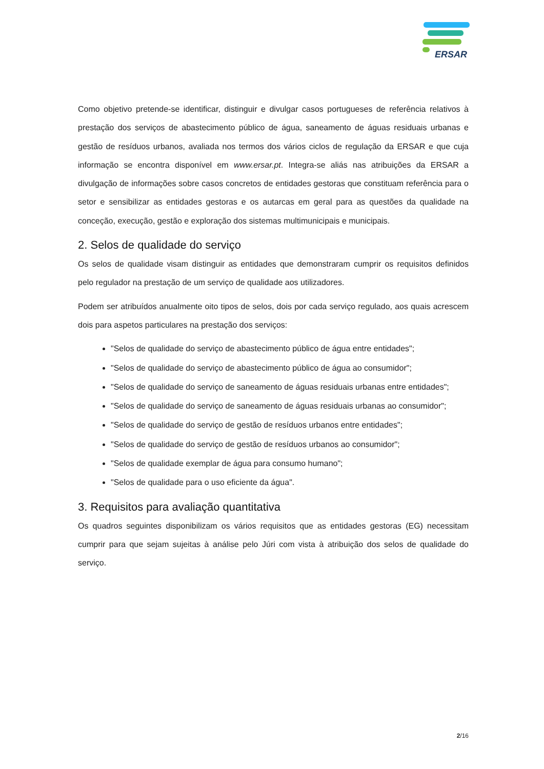ERSAR
Como objetivo pretende-se identificar, distinguir e divulgar casos portugueses de referência relativos à prestação dos serviços de abastecimento público de água, saneamento de águas residuais urbanas e gestão de resíduos urbanos, avaliada nos termos dos vários ciclos de regulação da ERSAR e que cuja informação se encontra disponível em www.ersar.pt. Integra-se aliás nas atribuições da ERSAR a divulgação de informações sobre casos concretos de entidades gestoras que constituam referência para o setor e sensibilizar as entidades gestoras e os autarcas em geral para as questões da qualidade na conceção, execução, gestão e exploração dos sistemas multimunicipais e municipais.
2. Selos de qualidade do serviço
Os selos de qualidade visam distinguir as entidades que demonstraram cumprir os requisitos definidos pelo regulador na prestação de um serviço de qualidade aos utilizadores.
Podem ser atribuídos anualmente oito tipos de selos, dois por cada serviço regulado, aos quais acrescem dois para aspetos particulares na prestação dos serviços:
"Selos de qualidade do serviço de abastecimento público de água entre entidades";
"Selos de qualidade do serviço de abastecimento público de água ao consumidor";
"Selos de qualidade do serviço de saneamento de águas residuais urbanas entre entidades";
"Selos de qualidade do serviço de saneamento de águas residuais urbanas ao consumidor";
"Selos de qualidade do serviço de gestão de resíduos urbanos entre entidades";
"Selos de qualidade do serviço de gestão de resíduos urbanos ao consumidor";
"Selos de qualidade exemplar de água para consumo humano";
"Selos de qualidade para o uso eficiente da água".
3. Requisitos para avaliação quantitativa
Os quadros seguintes disponibilizam os vários requisitos que as entidades gestoras (EG) necessitam cumprir para que sejam sujeitas à análise pelo Júri com vista à atribuição dos selos de qualidade do serviço.
2/16